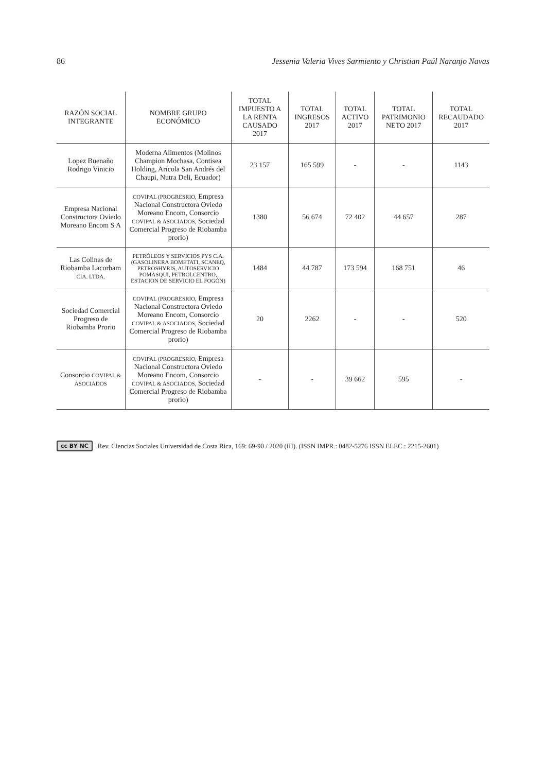86 Jessenia Valeria Vives Sarmiento y Christian Paúl Naranjo Navas
| RAZÓN SOCIAL INTEGRANTE | NOMBRE GRUPO ECONÓMICO | TOTAL IMPUESTO A LA RENTA CAUSADO 2017 | TOTAL INGRESOS 2017 | TOTAL ACTIVO 2017 | TOTAL PATRIMONIO NETO 2017 | TOTAL RECAUDADO 2017 |
| --- | --- | --- | --- | --- | --- | --- |
| Lopez Buenaño Rodrigo Vinicio | Moderna Alimentos (Molinos Champion Mochasa, Contisea Holding, Arícola San Andrés del Chaupi, Nutra Deli, Ecuador) | 23 157 | 165 599 | - | - | 1143 |
| Empresa Nacional Constructora Oviedo Moreano Encom S A | COVIPAL (PROGRESRIO, Empresa Nacional Constructora Oviedo Moreano Encom, Consorcio COVIPAL & ASOCIADOS, Sociedad Comercial Progreso de Riobamba prorio) | 1380 | 56 674 | 72 402 | 44 657 | 287 |
| Las Colinas de Riobamba Lacorbam CIA. LTDA. | PETRÓLEOS Y SERVICIOS PYS C.A. (GASOLINERA BOMETATI, SCANEQ, PETROSHYRIS, AUTOSERVICIO POMASQUI, PETROLCENTRO, ESTACION DE SERVICIO EL FOGÓN) | 1484 | 44 787 | 173 594 | 168 751 | 46 |
| Sociedad Comercial Progreso de Riobamba Prorio | COVIPAL (PROGRESRIO, Empresa Nacional Constructora Oviedo Moreano Encom, Consorcio COVIPAL & ASOCIADOS, Sociedad Comercial Progreso de Riobamba prorio) | 20 | 2262 | - | - | 520 |
| Consorcio COVIPAL & ASOCIADOS | COVIPAL (PROGRESRIO, Empresa Nacional Constructora Oviedo Moreano Encom, Consorcio COVIPAL & ASOCIADOS, Sociedad Comercial Progreso de Riobamba prorio) | - | - | 39 662 | 595 | - |
cc BY NC Rev. Ciencias Sociales Universidad de Costa Rica, 169: 69-90 / 2020 (III). (ISSN IMPR.: 0482-5276 ISSN ELEC.: 2215-2601)